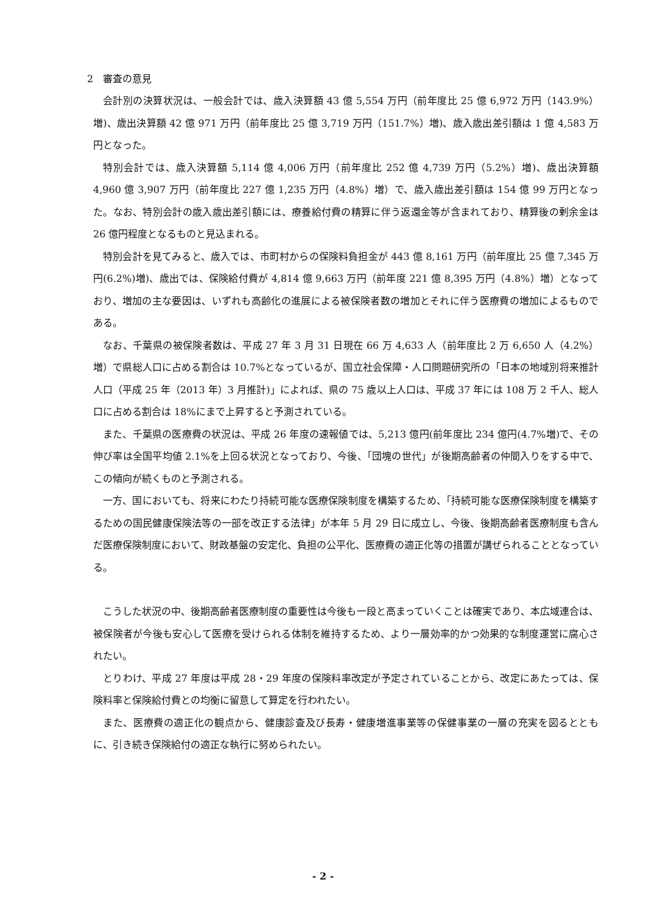2　審査の意見
会計別の決算状況は、一般会計では、歳入決算額 43 億 5,554 万円（前年度比 25 億 6,972 万円（143.9%）増)、歳出決算額 42 億 971 万円（前年度比 25 億 3,719 万円（151.7%）増)、歳入歳出差引額は 1 億 4,583 万円となった。
特別会計では、歳入決算額 5,114 億 4,006 万円（前年度比 252 億 4,739 万円（5.2%）増)、歳出決算額 4,960 億 3,907 万円（前年度比 227 億 1,235 万円（4.8%）増）で、歳入歳出差引額は 154 億 99 万円となった。なお、特別会計の歳入歳出差引額には、療養給付費の精算に伴う返還金等が含まれており、精算後の剰余金は 26 億円程度となるものと見込まれる。
特別会計を見てみると、歳入では、市町村からの保険料負担金が 443 億 8,161 万円（前年度比 25 億 7,345 万円(6.2%)増)、歳出では、保険給付費が 4,814 億 9,663 万円（前年度 221 億 8,395 万円（4.8%）増）となっており、増加の主な要因は、いずれも高齢化の進展による被保険者数の増加とそれに伴う医療費の増加によるものである。
なお、千葉県の被保険者数は、平成 27 年 3 月 31 日現在 66 万 4,633 人（前年度比 2 万 6,650 人（4.2%）増）で県総人口に占める割合は 10.7%となっているが、国立社会保障・人口問題研究所の「日本の地域別将来推計人口（平成 25 年（2013 年）3 月推計)」によれば、県の 75 歳以上人口は、平成 37 年には 108 万 2 千人、総人口に占める割合は 18%にまで上昇すると予測されている。
また、千葉県の医療費の状況は、平成 26 年度の速報値では、5,213 億円(前年度比 234 億円(4.7%増)で、その伸び率は全国平均値 2.1%を上回る状況となっており、今後、「団塊の世代」が後期高齢者の仲間入りをする中で、この傾向が続くものと予測される。
一方、国においても、将来にわたり持続可能な医療保険制度を構築するため、「持続可能な医療保険制度を構築するための国民健康保険法等の一部を改正する法律」が本年 5 月 29 日に成立し、今後、後期高齢者医療制度も含んだ医療保険制度において、財政基盤の安定化、負担の公平化、医療費の適正化等の措置が講ぜられることとなっている。
こうした状況の中、後期高齢者医療制度の重要性は今後も一段と高まっていくことは確実であり、本広域連合は、被保険者が今後も安心して医療を受けられる体制を維持するため、より一層効率的かつ効果的な制度運営に腐心されたい。
とりわけ、平成 27 年度は平成 28・29 年度の保険料率改定が予定されていることから、改定にあたっては、保険料率と保険給付費との均衡に留意して算定を行われたい。
また、医療費の適正化の観点から、健康診査及び長寿・健康増進事業等の保健事業の一層の充実を図るとともに、引き続き保険給付の適正な執行に努められたい。
- 2 -